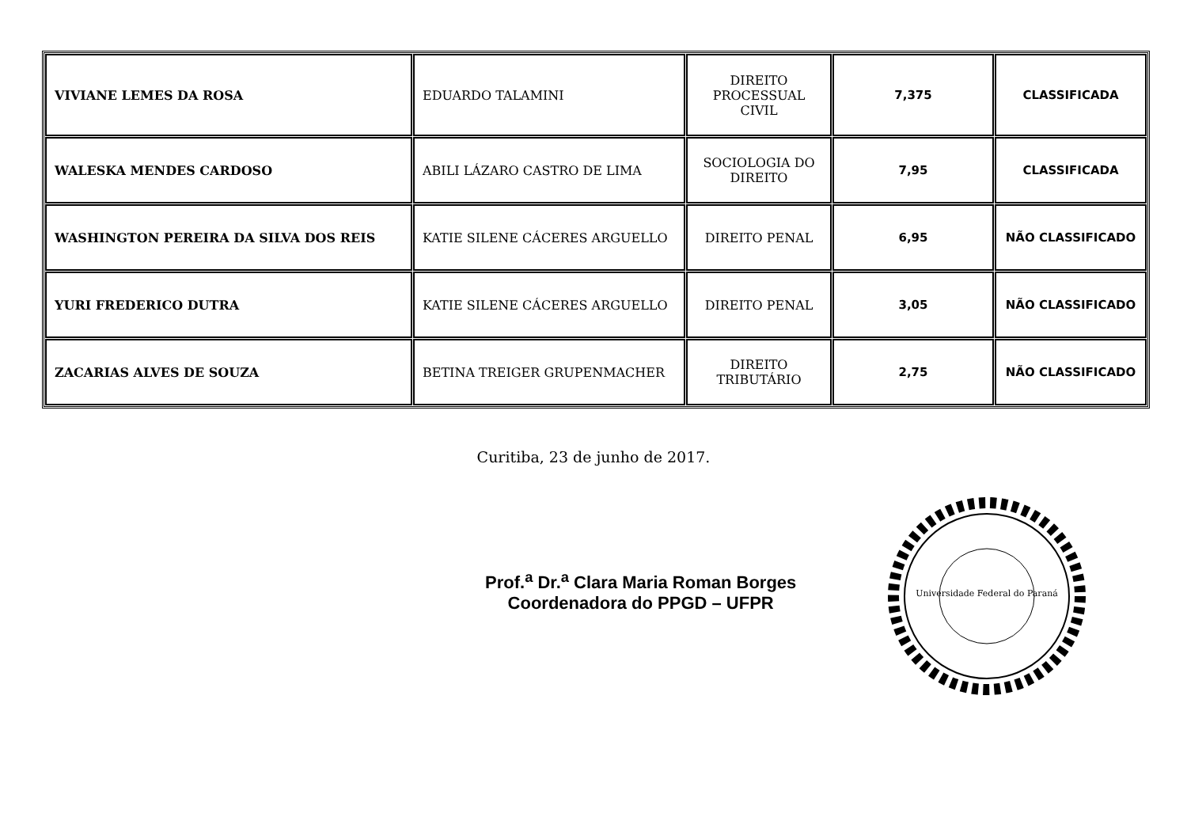| VIVIANE LEMES DA ROSA | EDUARDO TALAMINI | DIREITO PROCESSUAL CIVIL | 7,375 | CLASSIFICADA |
| WALESKA MENDES CARDOSO | ABILI LÁZARO CASTRO DE LIMA | SOCIOLOGIA DO DIREITO | 7,95 | CLASSIFICADA |
| WASHINGTON PEREIRA DA SILVA DOS REIS | KATIE SILENE CÁCERES ARGUELLO | DIREITO PENAL | 6,95 | NÃO CLASSIFICADO |
| YURI FREDERICO DUTRA | KATIE SILENE CÁCERES ARGUELLO | DIREITO PENAL | 3,05 | NÃO CLASSIFICADO |
| ZACARIAS ALVES DE SOUZA | BETINA TREIGER GRUPENMACHER | DIREITO TRIBUTÁRIO | 2,75 | NÃO CLASSIFICADO |
Curitiba, 23 de junho de 2017.
Prof.<sup>a</sup> Dr.<sup>a</sup> Clara Maria Roman Borges
Coordenadora do PPGD – UFPR
Universidade Federal do Paraná